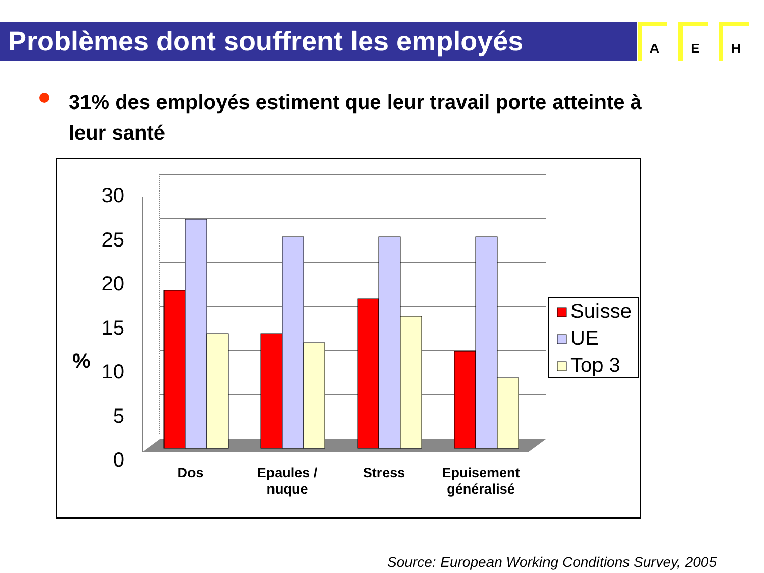Problèmes dont souffrent les employés A E H
31% des employés estiment que leur travail porte atteinte à leur santé
30
25
20
15
10
5
0
%
Dos
Epaules /
nuque
Stress
Epuisement
généralisé
Suisse
UE
Top 3
Source: European Working Conditions Survey, 2005